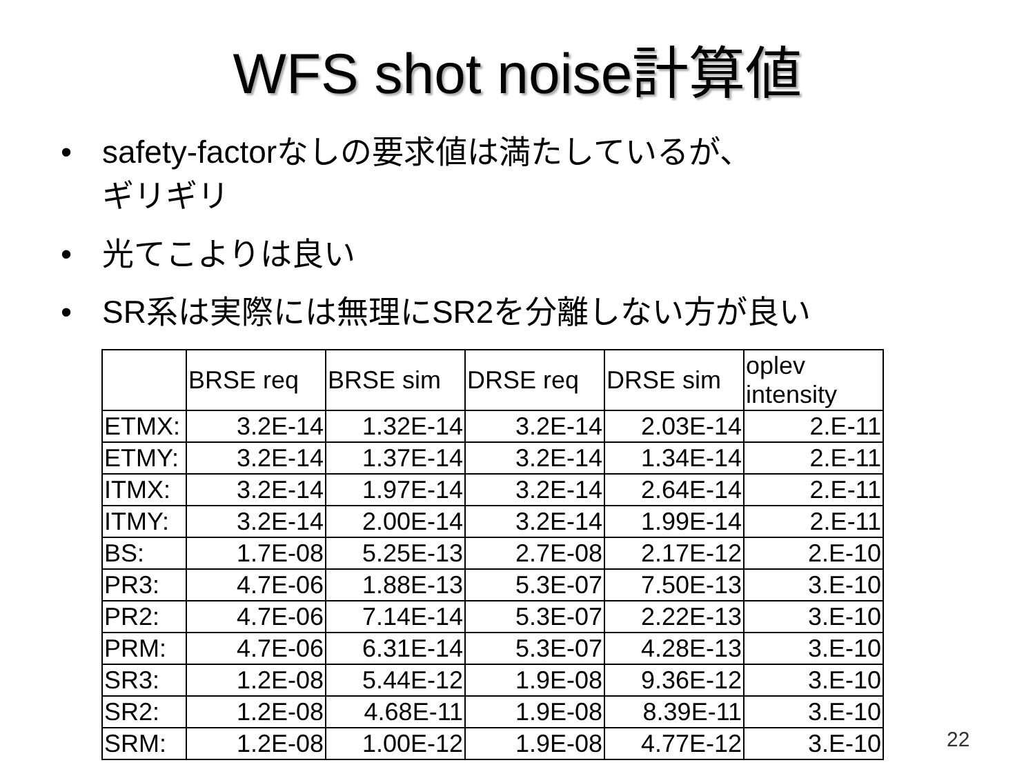WFS shot noise計算値
• safety-factorなしの要求値は満たしているが、
ギリギリ
• 光てこよりは良い
• SR系は実際には無理にSR2を分離しない方が良い
| | BRSE req | BRSE sim | DRSE req | DRSE sim | oplev intensity |
| --- | --- | --- | --- | --- | --- |
| ETMX: | 3.2E-14 | 1.32E-14 | 3.2E-14 | 2.03E-14 | 2.E-11 |
| ETMY: | 3.2E-14 | 1.37E-14 | 3.2E-14 | 1.34E-14 | 2.E-11 |
| ITMX: | 3.2E-14 | 1.97E-14 | 3.2E-14 | 2.64E-14 | 2.E-11 |
| ITMY: | 3.2E-14 | 2.00E-14 | 3.2E-14 | 1.99E-14 | 2.E-11 |
| BS: | 1.7E-08 | 5.25E-13 | 2.7E-08 | 2.17E-12 | 2.E-10 |
| PR3: | 4.7E-06 | 1.88E-13 | 5.3E-07 | 7.50E-13 | 3.E-10 |
| PR2: | 4.7E-06 | 7.14E-14 | 5.3E-07 | 2.22E-13 | 3.E-10 |
| PRM: | 4.7E-06 | 6.31E-14 | 5.3E-07 | 4.28E-13 | 3.E-10 |
| SR3: | 1.2E-08 | 5.44E-12 | 1.9E-08 | 9.36E-12 | 3.E-10 |
| SR2: | 1.2E-08 | 4.68E-11 | 1.9E-08 | 8.39E-11 | 3.E-10 |
| SRM: | 1.2E-08 | 1.00E-12 | 1.9E-08 | 4.77E-12 | 3.E-10 |
22